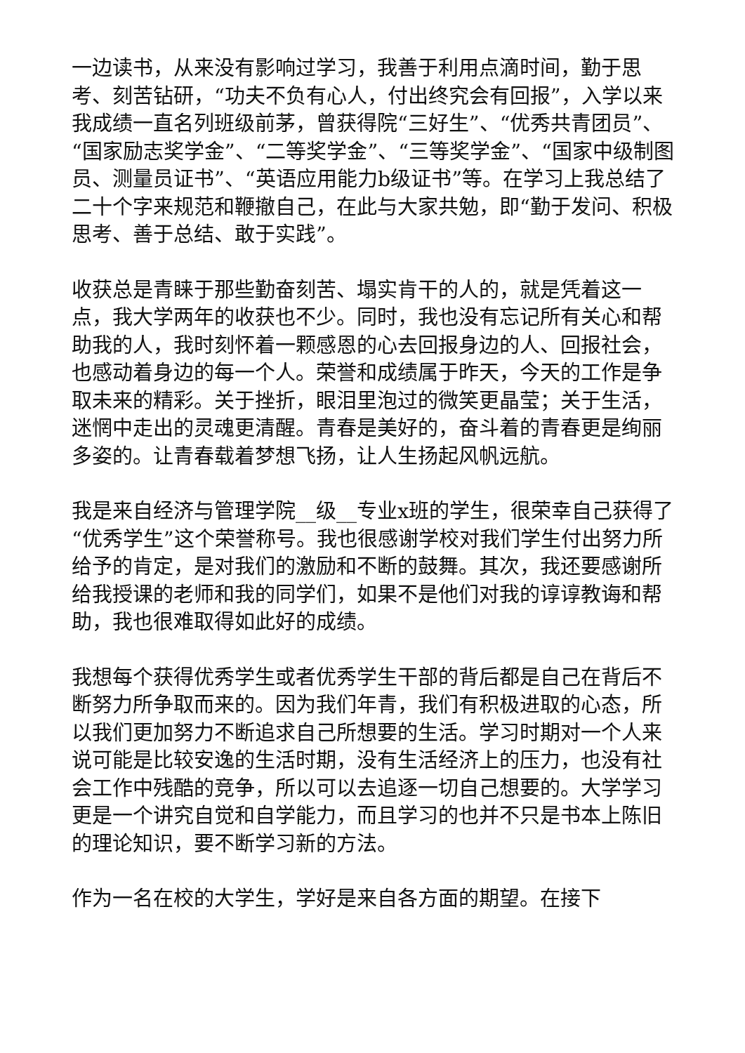一边读书，从来没有影响过学习，我善于利用点滴时间，勤于思考、刻苦钻研，“功夫不负有心人，付出终究会有回报”，入学以来我成绩一直名列班级前茅，曾获得院“三好生”、“优秀共青团员”、“国家励志奖学金”、“二等奖学金”、“三等奖学金”、“国家中级制图员、测量员证书”、“英语应用能力b级证书”等。在学习上我总结了二十个字来规范和鞭撤自己，在此与大家共勉，即“勤于发问、积极思考、善于总结、敢于实践”。
收获总是青睐于那些勤奋刻苦、塌实肯干的人的，就是凭着这一点，我大学两年的收获也不少。同时，我也没有忘记所有关心和帮助我的人，我时刻怀着一颗感恩的心去回报身边的人、回报社会，也感动着身边的每一个人。荣誉和成绩属于昨天，今天的工作是争取未来的精彩。关于挫折，眼泪里泡过的微笑更晶莹；关于生活，迷惘中走出的灵魂更清醒。青春是美好的，奋斗着的青春更是绚丽多姿的。让青春载着梦想飞扬，让人生扬起风帆远航。
我是来自经济与管理学院__级__专业x班的学生，很荣幸自己获得了“优秀学生”这个荣誉称号。我也很感谢学校对我们学生付出努力所给予的肯定，是对我们的激励和不断的鼓舞。其次，我还要感谢所给我授课的老师和我的同学们，如果不是他们对我的谆谆教诲和帮助，我也很难取得如此好的成绩。
我想每个获得优秀学生或者优秀学生干部的背后都是自己在背后不断努力所争取而来的。因为我们年青，我们有积极进取的心态，所以我们更加努力不断追求自己所想要的生活。学习时期对一个人来说可能是比较安逸的生活时期，没有生活经济上的压力，也没有社会工作中残酷的竞争，所以可以去追逐一切自己想要的。大学学习更是一个讲究自觉和自学能力，而且学习的也并不只是书本上陈旧的理论知识，要不断学习新的方法。
作为一名在校的大学生，学好是来自各方面的期望。在接下